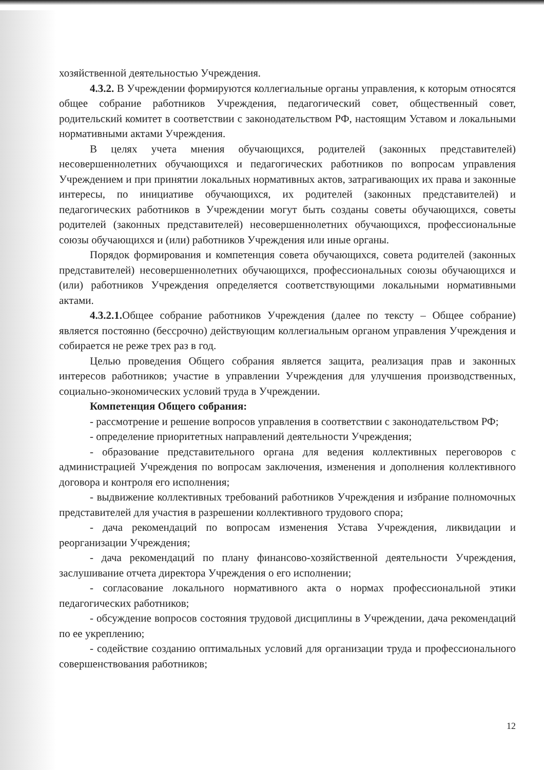хозяйственной деятельностью Учреждения.
4.3.2. В Учреждении формируются коллегиальные органы управления, к которым относятся общее собрание работников Учреждения, педагогический совет, общественный совет, родительский комитет в соответствии с законодательством РФ, настоящим Уставом и локальными нормативными актами Учреждения.
В целях учета мнения обучающихся, родителей (законных представителей) несовершеннолетних обучающихся и педагогических работников по вопросам управления Учреждением и при принятии локальных нормативных актов, затрагивающих их права и законные интересы, по инициативе обучающихся, их родителей (законных представителей) и педагогических работников в Учреждении могут быть созданы советы обучающихся, советы родителей (законных представителей) несовершеннолетних обучающихся, профессиональные союзы обучающихся и (или) работников Учреждения или иные органы.
Порядок формирования и компетенция совета обучающихся, совета родителей (законных представителей) несовершеннолетних обучающихся, профессиональных союзы обучающихся и (или) работников Учреждения определяется соответствующими локальными нормативными актами.
4.3.2.1. Общее собрание работников Учреждения (далее по тексту – Общее собрание) является постоянно (бессрочно) действующим коллегиальным органом управления Учреждения и собирается не реже трех раз в год.
Целью проведения Общего собрания является защита, реализация прав и законных интересов работников; участие в управлении Учреждения для улучшения производственных, социально-экономических условий труда в Учреждении.
Компетенция Общего собрания:
- рассмотрение и решение вопросов управления в соответствии с законодательством РФ;
- определение приоритетных направлений деятельности Учреждения;
- образование представительного органа для ведения коллективных переговоров с администрацией Учреждения по вопросам заключения, изменения и дополнения коллективного договора и контроля его исполнения;
- выдвижение коллективных требований работников Учреждения и избрание полномочных представителей для участия в разрешении коллективного трудового спора;
- дача рекомендаций по вопросам изменения Устава Учреждения, ликвидации и реорганизации Учреждения;
- дача рекомендаций по плану финансово-хозяйственной деятельности Учреждения, заслушивание отчета директора Учреждения о его исполнении;
- согласование локального нормативного акта о нормах профессиональной этики педагогических работников;
- обсуждение вопросов состояния трудовой дисциплины в Учреждении, дача рекомендаций по ее укреплению;
- содействие созданию оптимальных условий для организации труда и профессионального совершенствования работников;
12